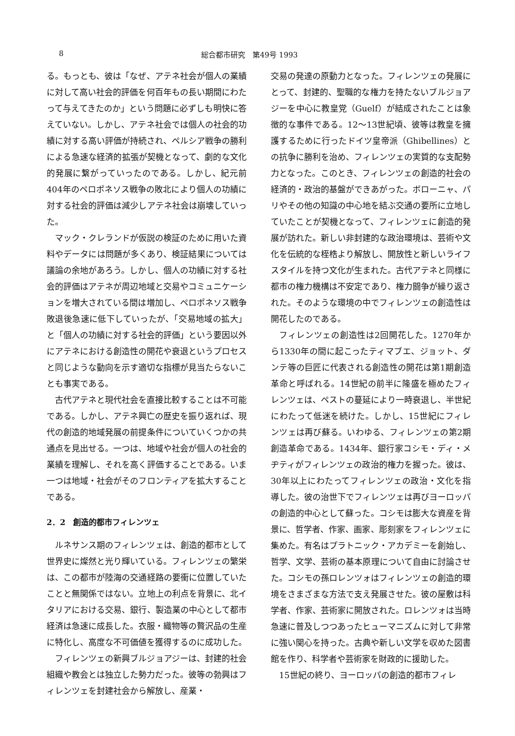8 総合都市研究　第49号 1993
る。もっとも、彼は「なぜ、アテネ社会が個人の業績に対して高い社会的評価を何百年もの長い期間にわたって与えてきたのか」という問題に必ずしも明快に答えていない。しかし、アテネ社会では個人の社会的功績に対する高い評価が持続され、ペルシア戦争の勝利による急速な経済的拡張が契機となって、劇的な文化的発展に繋がっていったのである。しかし、紀元前404年のペロポネソス戦争の敗北により個人の功績に対する社会的評価は減少しアテネ社会は崩壊していった。
マック・クレランドが仮説の検証のために用いた資料やデータには問題が多くあり、検証結果については議論の余地があろう。しかし、個人の功績に対する社会的評価はアテネが周辺地域と交易やコミュニケーションを増大されている間は増加し、ペロポネソス戦争敗退後急速に低下していったが、「交易地域の拡大」と「個人の功績に対する社会的評価」という要因以外にアテネにおける創造性の開花や衰退というプロセスと同じような動向を示す適切な指標が見当たらないことも事実である。
古代アテネと現代社会を直接比較することは不可能である。しかし、アテネ興亡の歴史を振り返れば、現代の創造的地域発展の前提条件についていくつかの共通点を見出せる。一つは、地域や社会が個人の社会的業績を理解し、それを高く評価することである。いま一つは地域・社会がそのフロンティアを拡大することである。
2．2　創造的都市フィレンツェ
ルネサンス期のフィレンツェは、創造的都市として世界史に燦然と光り輝いている。フィレンツェの繁栄は、この都市が陸海の交通経路の要衝に位置していたことと無関係ではない。立地上の利点を背景に、北イタリアにおける交易、銀行、製造業の中心として都市経済は急速に成長した。衣服・織物等の贅沢品の生産に特化し、高度な不可価値を獲得するのに成功した。
フィレンツェの新興ブルジョアジーは、封建的社会組織や教会とは独立した勢力だった。彼等の勃興はフィレンツェを封建社会から解放し、産業・
交易の発達の原動力となった。フィレンツェの発展にとって、封建的、聖職的な権力を持たないブルジョアジーを中心に教皇党（Guelf）が結成されたことは象徴的な事件である。12〜13世紀頃、彼等は教皇を擁護するために行ったドイツ皇帝派（Ghibellines）との抗争に勝利を治め、フィレンツェの実質的な支配勢力となった。このとき、フィレンツェの創造的社会の経済的・政治的基盤ができあがった。ボローニャ、パリやその他の知識の中心地を結ぶ交通の要所に立地していたことが契機となって、フィレンツェに創造的発展が訪れた。新しい非封建的な政治環境は、芸術や文化を伝統的な桎梏より解放し、開放性と新しいライフスタイルを持つ文化が生まれた。古代アテネと同様に都市の権力機構は不安定であり、権力闘争が繰り返された。そのような環境の中でフィレンツェの創造性は開花したのである。
フィレンツェの創造性は2回開花した。1270年から1330年の間に起こったティマブエ、ジョット、ダンテ等の巨匠に代表される創造性の開花は第1期創造革命と呼ばれる。14世紀の前半に隆盛を極めたフィレンツェは、ペストの蔓延により一時衰退し、半世紀にわたって低迷を続けた。しかし、15世紀にフィレンツェは再び蘇る。いわゆる、フィレンツェの第2期創造革命である。1434年、銀行家コシモ・ディ・メヂティがフィレンツェの政治的権力を握った。彼は、30年以上にわたってフィレンツェの政治・文化を指導した。彼の治世下でフィレンツェは再びヨーロッパの創造的中心として蘇った。コシモは膨大な資産を背景に、哲学者、作家、画家、彫刻家をフィレンツェに集めた。有名はプラトニック・アカデミーを創始し、哲学、文学、芸術の基本原理について自由に討論させた。コシモの孫ロレンツォはフィレンツェの創造的環境をさまざまな方法で支え発展させた。彼の屋敷は科学者、作家、芸術家に開放された。ロレンツォは当時急速に普及しつつあったヒューマニズムに対して非常に強い関心を持った。古典や新しい文学を収めた図書館を作り、科学者や芸術家を財政的に援助した。
15世紀の終り、ヨーロッパの創造的都市フィレ